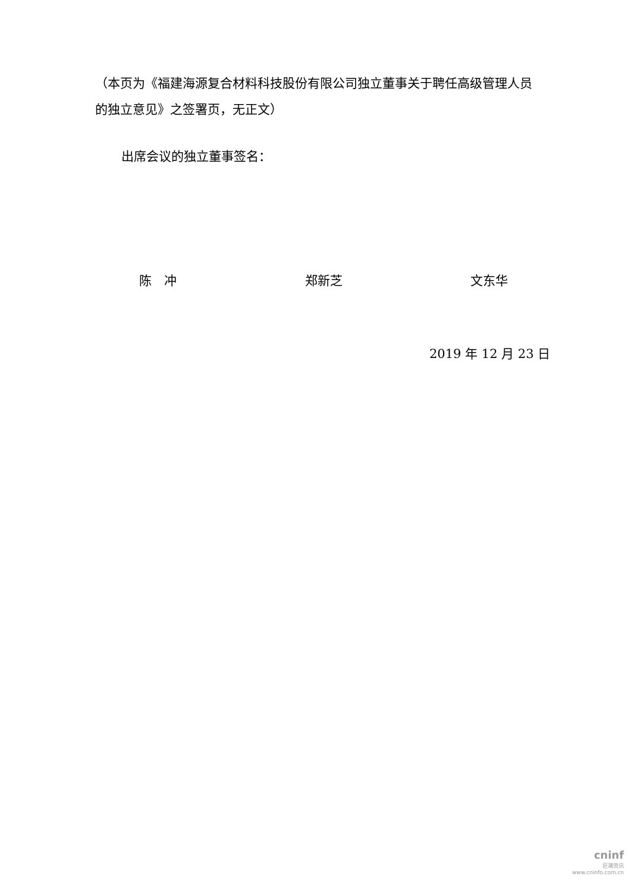（本页为《福建海源复合材料科技股份有限公司独立董事关于聘任高级管理人员的独立意见》之签署页，无正文）
出席会议的独立董事签名：
陈　冲 郑新芝 文东华
2019 年 12 月 23 日
cninf
巨潮资讯
www.cninfo.com.cn